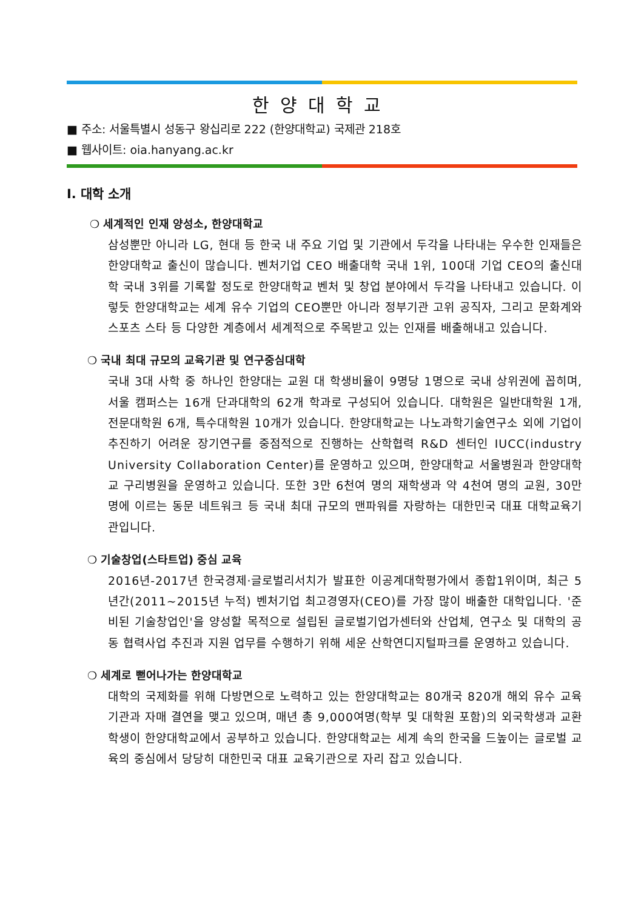한양대학교
■ 주소: 서울특별시 성동구 왕십리로 222 (한양대학교) 국제관 218호
■ 웹사이트: oia.hanyang.ac.kr
Ⅰ. 대학 소개
❍ 세계적인 인재 양성소, 한양대학교
삼성뿐만 아니라 LG, 현대 등 한국 내 주요 기업 및 기관에서 두각을 나타내는 우수한 인재들은 한양대학교 출신이 많습니다. 벤처기업 CEO 배출대학 국내 1위, 100대 기업 CEO의 출신대학 국내 3위를 기록할 정도로 한양대학교 벤처 및 창업 분야에서 두각을 나타내고 있습니다. 이렇듯 한양대학교는 세계 유수 기업의 CEO뿐만 아니라 정부기관 고위 공직자, 그리고 문화계와 스포츠 스타 등 다양한 계층에서 세계적으로 주목받고 있는 인재를 배출해내고 있습니다.
❍ 국내 최대 규모의 교육기관 및 연구중심대학
국내 3대 사학 중 하나인 한양대는 교원 대 학생비율이 9명당 1명으로 국내 상위권에 꼽히며, 서울 캠퍼스는 16개 단과대학의 62개 학과로 구성되어 있습니다. 대학원은 일반대학원 1개, 전문대학원 6개, 특수대학원 10개가 있습니다. 한양대학교는 나노과학기술연구소 외에 기업이 추진하기 어려운 장기연구를 중점적으로 진행하는 산학협력 R&D 센터인 IUCC(industry University Collaboration Center)를 운영하고 있으며, 한양대학교 서울병원과 한양대학교 구리병원을 운영하고 있습니다. 또한 3만 6천여 명의 재학생과 약 4천여 명의 교원, 30만 명에 이르는 동문 네트워크 등 국내 최대 규모의 맨파워를 자랑하는 대한민국 대표 대학교육기관입니다.
❍ 기술창업(스타트업) 중심 교육
2016년-2017년 한국경제·글로벌리서치가 발표한 이공계대학평가에서 종합1위이며, 최근 5년간(2011~2015년 누적) 벤처기업 최고경영자(CEO)를 가장 많이 배출한 대학입니다. '준비된 기술창업인'을 양성할 목적으로 설립된 글로벌기업가센터와 산업체, 연구소 및 대학의 공동 협력사업 추진과 지원 업무를 수행하기 위해 세운 산학연디지털파크를 운영하고 있습니다.
❍ 세계로 뻗어나가는 한양대학교
대학의 국제화를 위해 다방면으로 노력하고 있는 한양대학교는 80개국 820개 해외 유수 교육기관과 자매 결연을 맺고 있으며, 매년 총 9,000여명(학부 및 대학원 포함)의 외국학생과 교환학생이 한양대학교에서 공부하고 있습니다. 한양대학교는 세계 속의 한국을 드높이는 글로벌 교육의 중심에서 당당히 대한민국 대표 교육기관으로 자리 잡고 있습니다.